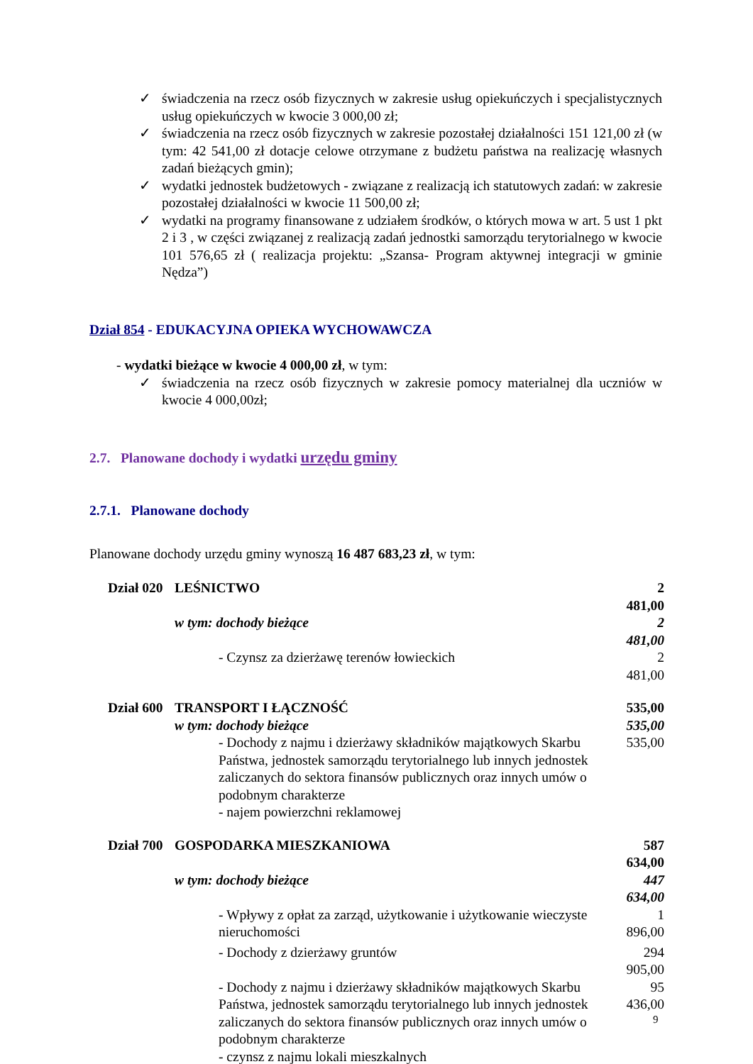✓ świadczenia na rzecz osób fizycznych w zakresie usług opiekuńczych i specjalistycznych usług opiekuńczych w kwocie 3 000,00 zł;
✓ świadczenia na rzecz osób fizycznych w zakresie pozostałej działalności 151 121,00 zł (w tym: 42 541,00 zł dotacje celowe otrzymane z budżetu państwa na realizację własnych zadań bieżących gmin);
✓ wydatki jednostek budżetowych - związane z realizacją ich statutowych zadań: w zakresie pozostałej działalności w kwocie 11 500,00 zł;
✓ wydatki na programy finansowane z udziałem środków, o których mowa w art. 5 ust 1 pkt 2 i 3 , w części związanej z realizacją zadań jednostki samorządu terytorialnego w kwocie 101 576,65 zł ( realizacja projektu: „Szansa- Program aktywnej integracji w gminie Nędza”)
Dział 854 - EDUKACYJNA OPIEKA WYCHOWAWCZA
- wydatki bieżące w kwocie 4 000,00 zł, w tym:
✓ świadczenia na rzecz osób fizycznych w zakresie pomocy materialnej dla uczniów w kwocie 4 000,00zł;
2.7. Planowane dochody i wydatki urzędu gminy
2.7.1. Planowane dochody
Planowane dochody urzędu gminy wynoszą 16 487 683,23 zł, w tym:
| Dział 020 | LEŚNICTWO | | 2 481,00 |
| | w tym: dochody bieżące | | 2 481,00 |
| | | - Czynsz za dzierżawę terenów łowieckich | 2 481,00 |
| Dział 600 | TRANSPORT I ŁĄCZNOŚĆ | | 535,00 |
| | w tym: dochody bieżące | | 535,00 |
| | | - Dochody z najmu i dzierżawy składników majątkowych Skarbu Państwa, jednostek samorządu terytorialnego lub innych jednostek zaliczanych do sektora finansów publicznych oraz innych umów o podobnym charakterze - najem powierzchni reklamowej | 535,00 |
| Dział 700 | GOSPODARKA MIESZKANIOWA | | 587 634,00 |
| | w tym: dochody bieżące | | 447 634,00 |
| | | - Wpływy z opłat za zarząd, użytkowanie i użytkowanie wieczyste nieruchomości | 1 896,00 |
| | | - Dochody z dzierżawy gruntów | 294 905,00 |
| | | - Dochody z najmu i dzierżawy składników majątkowych Skarbu Państwa, jednostek samorządu terytorialnego lub innych jednostek zaliczanych do sektora finansów publicznych oraz innych umów o podobnym charakterze - czynsz z najmu lokali mieszkalnych | 95 436,00 |
9